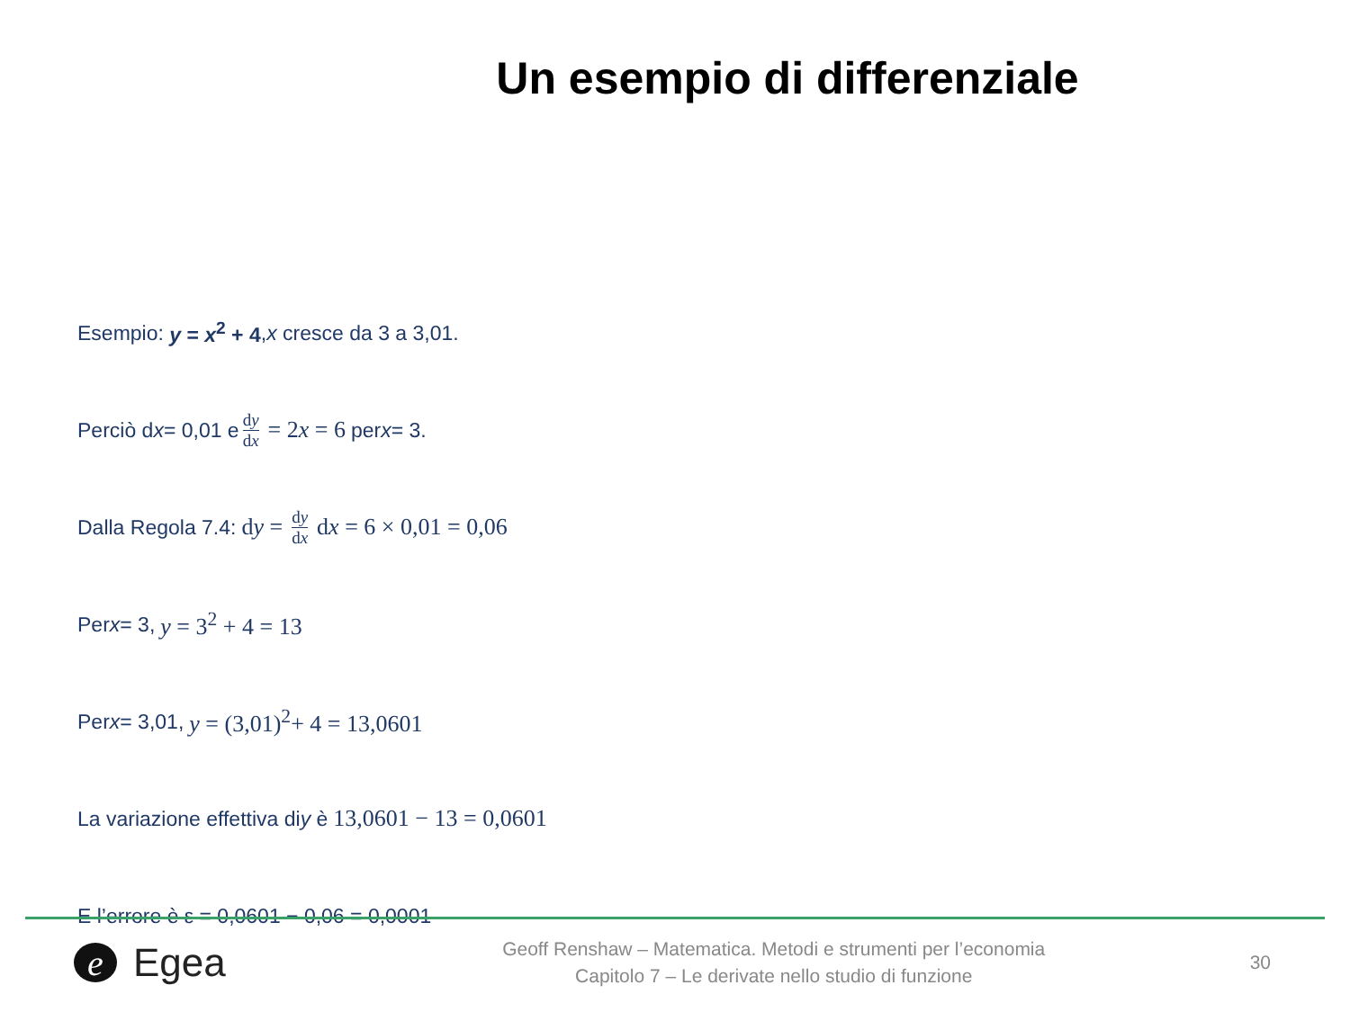Un esempio di differenziale
Esempio: y = x<sup>2</sup> + 4, x cresce da 3 a 3,01.
Perciò d x = 0,01 e dy dx = 2x = 6 per x = 3.
Dalla Regola 7.4: dy = dy dx dx = 6 × 0,01 = 0,06
Per x = 3, y = 3<sup>2</sup> + 4 = 13
Per x = 3,01, y = (3,01)<sup>2</sup>+ 4 = 13,0601
La variazione effettiva di y è 13,0601 − 13 = 0,0601
E l’errore è ε = 0,0601 − 0,06 = 0,0001
e Egea
Geoff Renshaw – Matematica. Metodi e strumenti per l’economia
Capitolo 7 – Le derivate nello studio di funzione
30